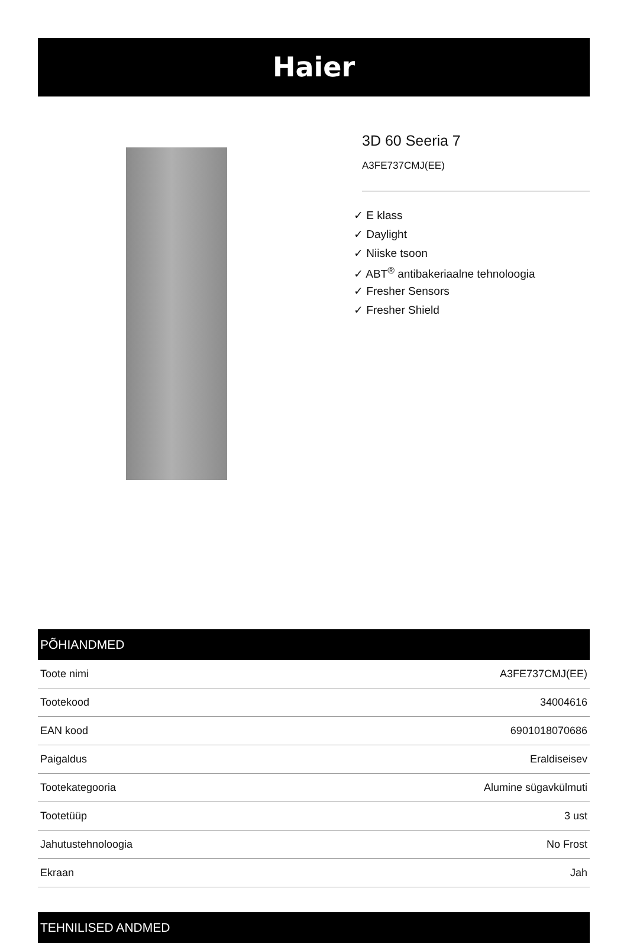Haier
3D 60 Seeria 7
A3FE737CMJ(EE)
✓ E klass
✓ Daylight
✓ Niiske tsoon
✓ ABT<sup>®</sup> antibakeriaalne tehnoloogia
✓ Fresher Sensors
✓ Fresher Shield
PÕHIANDMED
| Toote nimi | A3FE737CMJ(EE) |
| Tootekood | 34004616 |
| EAN kood | 6901018070686 |
| Paigaldus | Eraldiseisev |
| Tootekategooria | Alumine sügavkülmuti |
| Tootetüüp | 3 ust |
| Jahutustehnoloogia | No Frost |
| Ekraan | Jah |
TEHNILISED ANDMED